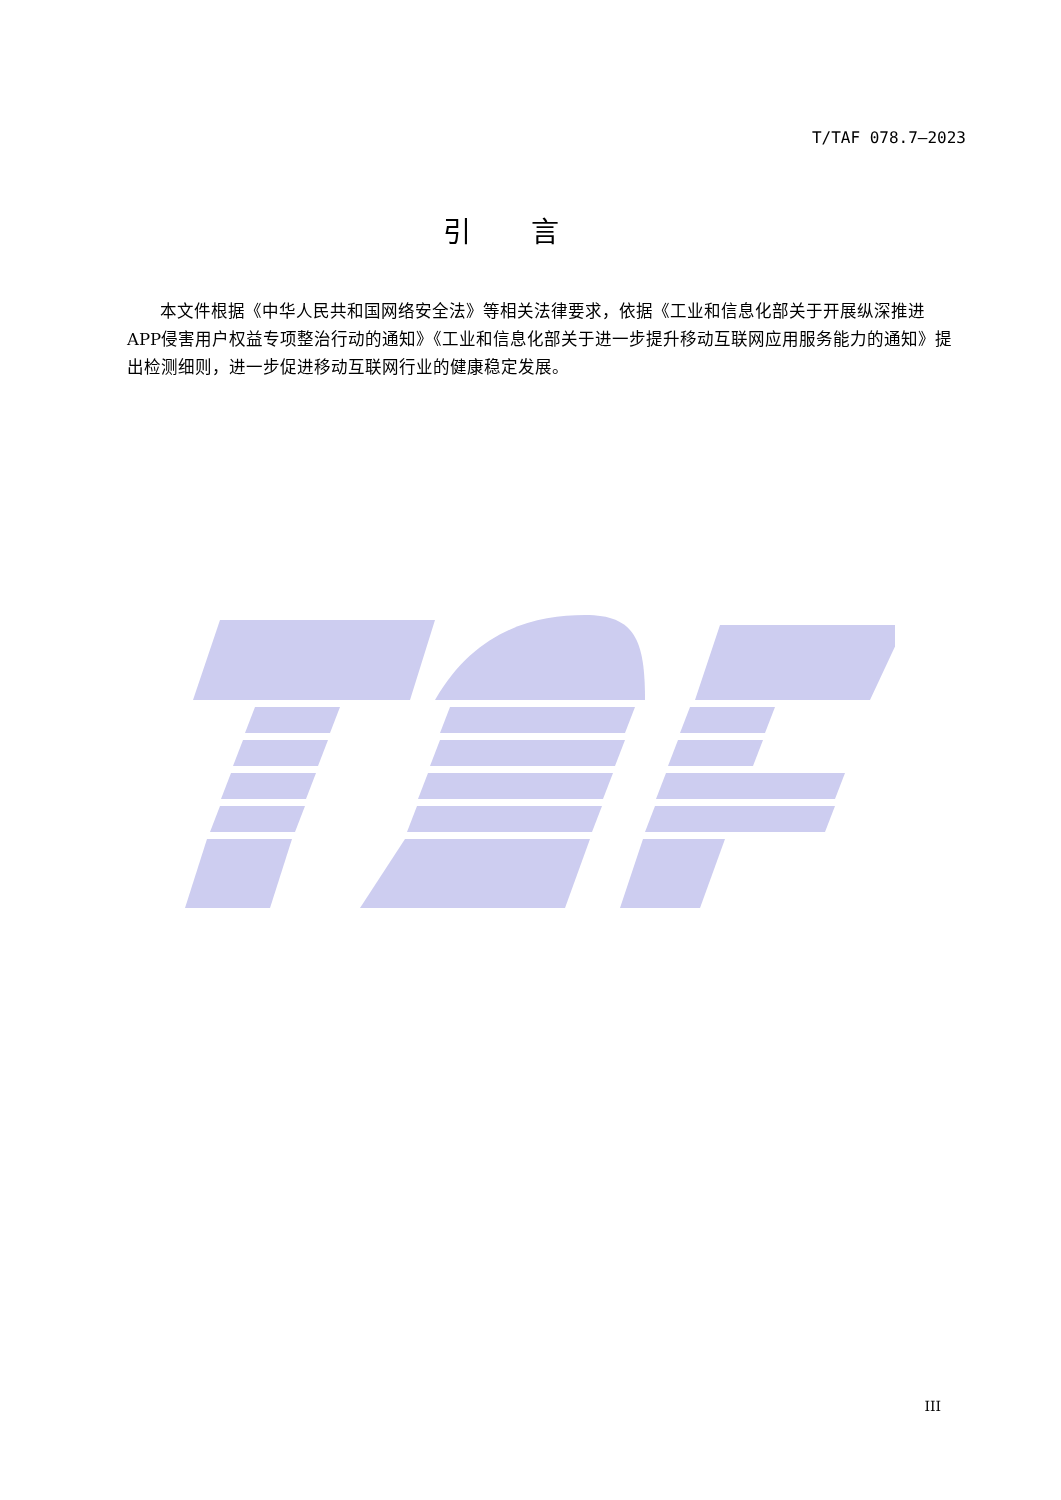T/TAF 078.7—2023
引言
本文件根据《中华人民共和国网络安全法》等相关法律要求，依据《工业和信息化部关于开展纵深推进APP侵害用户权益专项整治行动的通知》《工业和信息化部关于进一步提升移动互联网应用服务能力的通知》提出检测细则，进一步促进移动互联网行业的健康稳定发展。
III